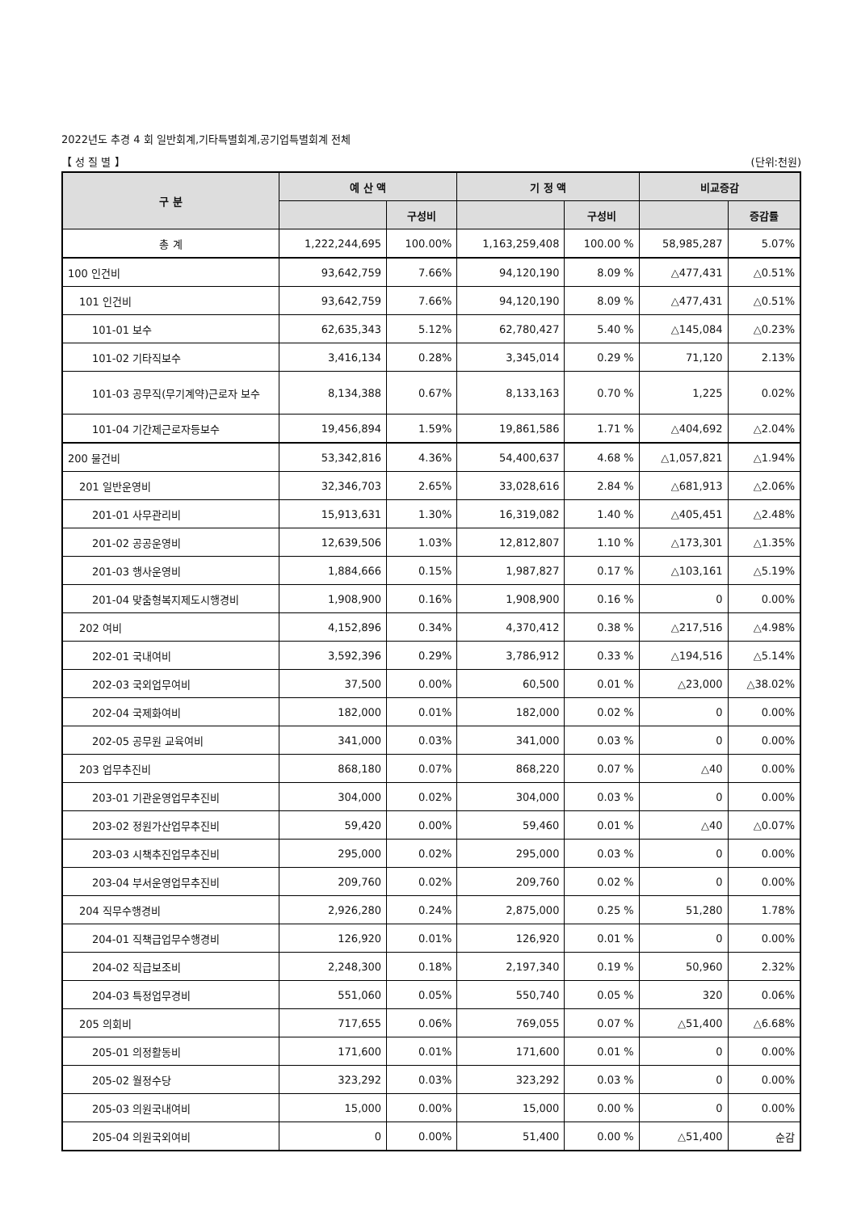2022년도 추경 4 회 일반회계,기타특별회계,공기업특별회계 전체
【 성 질 별 】 (단위:천원)
| 구 분 | 예 산 액 | | 기 정 액 | | 비교증감 | |
| --- | --- | --- | --- | --- | --- | --- |
| | | 구성비 | | 구성비 | | 증감률 |
| 총 계 | 1,222,244,695 | 100.00% | 1,163,259,408 | 100.00 % | 58,985,287 | 5.07% |
| 100 인건비 | 93,642,759 | 7.66% | 94,120,190 | 8.09 % | △477,431 | △0.51% |
| 101 인건비 | 93,642,759 | 7.66% | 94,120,190 | 8.09 % | △477,431 | △0.51% |
| 101-01 보수 | 62,635,343 | 5.12% | 62,780,427 | 5.40 % | △145,084 | △0.23% |
| 101-02 기타직보수 | 3,416,134 | 0.28% | 3,345,014 | 0.29 % | 71,120 | 2.13% |
| 101-03 공무직(무기계약)근로자 보수 | 8,134,388 | 0.67% | 8,133,163 | 0.70 % | 1,225 | 0.02% |
| 101-04 기간제근로자등보수 | 19,456,894 | 1.59% | 19,861,586 | 1.71 % | △404,692 | △2.04% |
| 200 물건비 | 53,342,816 | 4.36% | 54,400,637 | 4.68 % | △1,057,821 | △1.94% |
| 201 일반운영비 | 32,346,703 | 2.65% | 33,028,616 | 2.84 % | △681,913 | △2.06% |
| 201-01 사무관리비 | 15,913,631 | 1.30% | 16,319,082 | 1.40 % | △405,451 | △2.48% |
| 201-02 공공운영비 | 12,639,506 | 1.03% | 12,812,807 | 1.10 % | △173,301 | △1.35% |
| 201-03 행사운영비 | 1,884,666 | 0.15% | 1,987,827 | 0.17 % | △103,161 | △5.19% |
| 201-04 맞춤형복지제도시행경비 | 1,908,900 | 0.16% | 1,908,900 | 0.16 % | 0 | 0.00% |
| 202 여비 | 4,152,896 | 0.34% | 4,370,412 | 0.38 % | △217,516 | △4.98% |
| 202-01 국내여비 | 3,592,396 | 0.29% | 3,786,912 | 0.33 % | △194,516 | △5.14% |
| 202-03 국외업무여비 | 37,500 | 0.00% | 60,500 | 0.01 % | △23,000 | △38.02% |
| 202-04 국제화여비 | 182,000 | 0.01% | 182,000 | 0.02 % | 0 | 0.00% |
| 202-05 공무원 교육여비 | 341,000 | 0.03% | 341,000 | 0.03 % | 0 | 0.00% |
| 203 업무추진비 | 868,180 | 0.07% | 868,220 | 0.07 % | △40 | 0.00% |
| 203-01 기관운영업무추진비 | 304,000 | 0.02% | 304,000 | 0.03 % | 0 | 0.00% |
| 203-02 정원가산업무추진비 | 59,420 | 0.00% | 59,460 | 0.01 % | △40 | △0.07% |
| 203-03 시책추진업무추진비 | 295,000 | 0.02% | 295,000 | 0.03 % | 0 | 0.00% |
| 203-04 부서운영업무추진비 | 209,760 | 0.02% | 209,760 | 0.02 % | 0 | 0.00% |
| 204 직무수행경비 | 2,926,280 | 0.24% | 2,875,000 | 0.25 % | 51,280 | 1.78% |
| 204-01 직책급업무수행경비 | 126,920 | 0.01% | 126,920 | 0.01 % | 0 | 0.00% |
| 204-02 직급보조비 | 2,248,300 | 0.18% | 2,197,340 | 0.19 % | 50,960 | 2.32% |
| 204-03 특정업무경비 | 551,060 | 0.05% | 550,740 | 0.05 % | 320 | 0.06% |
| 205 의회비 | 717,655 | 0.06% | 769,055 | 0.07 % | △51,400 | △6.68% |
| 205-01 의정활동비 | 171,600 | 0.01% | 171,600 | 0.01 % | 0 | 0.00% |
| 205-02 월정수당 | 323,292 | 0.03% | 323,292 | 0.03 % | 0 | 0.00% |
| 205-03 의원국내여비 | 15,000 | 0.00% | 15,000 | 0.00 % | 0 | 0.00% |
| 205-04 의원국외여비 | 0 | 0.00% | 51,400 | 0.00 % | △51,400 | 순감 |